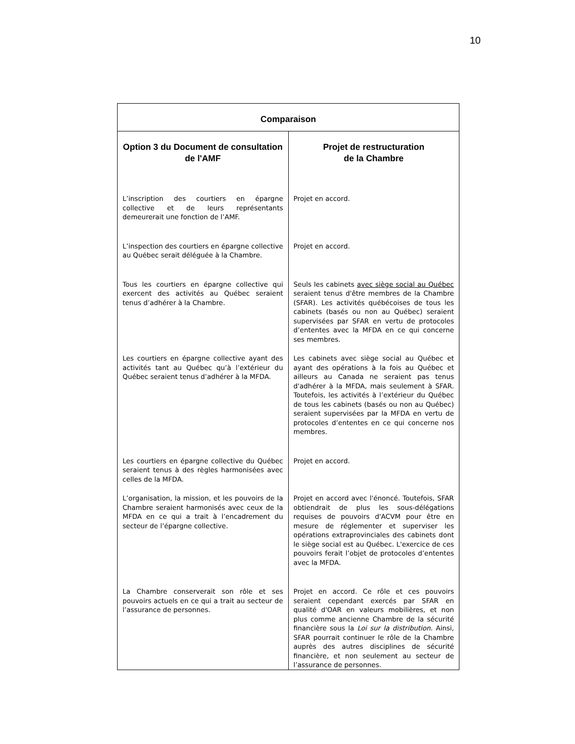10
| Comparaison | |
| --- | --- |
| Option 3 du Document de consultation de l'AMF | Projet de restructuration de la Chambre |
| L’inscription des courtiers en épargne collective et de leurs représentants demeurerait une fonction de l’AMF. | Projet en accord. |
| L’inspection des courtiers en épargne collective au Québec serait déléguée à la Chambre. | Projet en accord. |
| Tous les courtiers en épargne collective qui exercent des activités au Québec seraient tenus d’adhérer à la Chambre. | Seuls les cabinets avec siège social au Québec seraient tenus d'être membres de la Chambre (SFAR). Les activités québécoises de tous les cabinets (basés ou non au Québec) seraient supervisées par SFAR en vertu de protocoles d’ententes avec la MFDA en ce qui concerne ses membres. |
| Les courtiers en épargne collective ayant des activités tant au Québec qu’à l’extérieur du Québec seraient tenus d’adhérer à la MFDA. | Les cabinets avec siège social au Québec et ayant des opérations à la fois au Québec et ailleurs au Canada ne seraient pas tenus d'adhérer à la MFDA, mais seulement à SFAR. Toutefois, les activités à l’extérieur du Québec de tous les cabinets (basés ou non au Québec) seraient supervisées par la MFDA en vertu de protocoles d’ententes en ce qui concerne nos membres. |
| Les courtiers en épargne collective du Québec seraient tenus à des règles harmonisées avec celles de la MFDA. | Projet en accord. |
| L’organisation, la mission, et les pouvoirs de la Chambre seraient harmonisés avec ceux de la MFDA en ce qui a trait à l’encadrement du secteur de l’épargne collective. | Projet en accord avec l'énoncé. Toutefois, SFAR obtiendrait de plus les sous-délégations requises de pouvoirs d'ACVM pour être en mesure de réglementer et superviser les opérations extraprovinciales des cabinets dont le siège social est au Québec. L'exercice de ces pouvoirs ferait l’objet de protocoles d’ententes avec la MFDA. |
| La Chambre conserverait son rôle et ses pouvoirs actuels en ce qui a trait au secteur de l’assurance de personnes. | Projet en accord. Ce rôle et ces pouvoirs seraient cependant exercés par SFAR en qualité d'OAR en valeurs mobilières, et non plus comme ancienne Chambre de la sécurité financière sous la Loi sur la distribution . Ainsi, SFAR pourrait continuer le rôle de la Chambre auprès des autres disciplines de sécurité financière, et non seulement au secteur de l’assurance de personnes. |